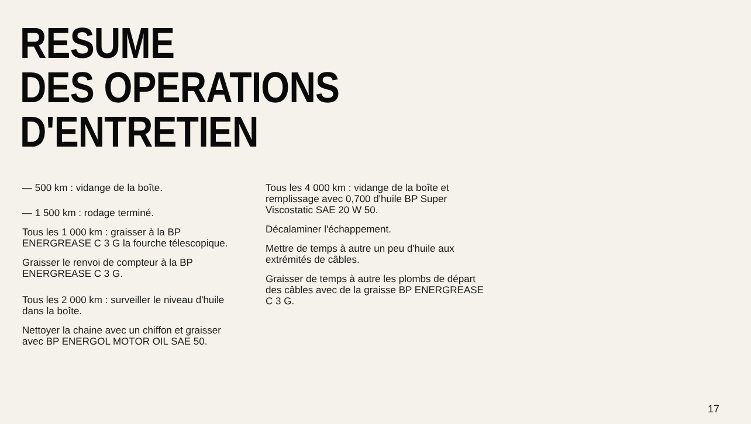RESUME
DES OPERATIONS
D'ENTRETIEN
— 500 km : vidange de la boîte.
— 1 500 km : rodage terminé.
Tous les 1 000 km : graisser à la BP ENERGREASE C 3 G la fourche télescopique.
Graisser le renvoi de compteur à la BP ENERGREASE C 3 G.
Tous les 2 000 km : surveiller le niveau d'huile dans la boîte.
Nettoyer la chaine avec un chiffon et graisser avec BP ENERGOL MOTOR OIL SAE 50.
Tous les 4 000 km : vidange de la boîte et remplissage avec 0,700 d'huile BP Super Viscostatic SAE 20 W 50.
Décalaminer l'échappement.
Mettre de temps à autre un peu d'huile aux extrémités de câbles.
Graisser de temps à autre les plombs de départ des câbles avec de la graisse BP ENERGREASE C 3 G.
17